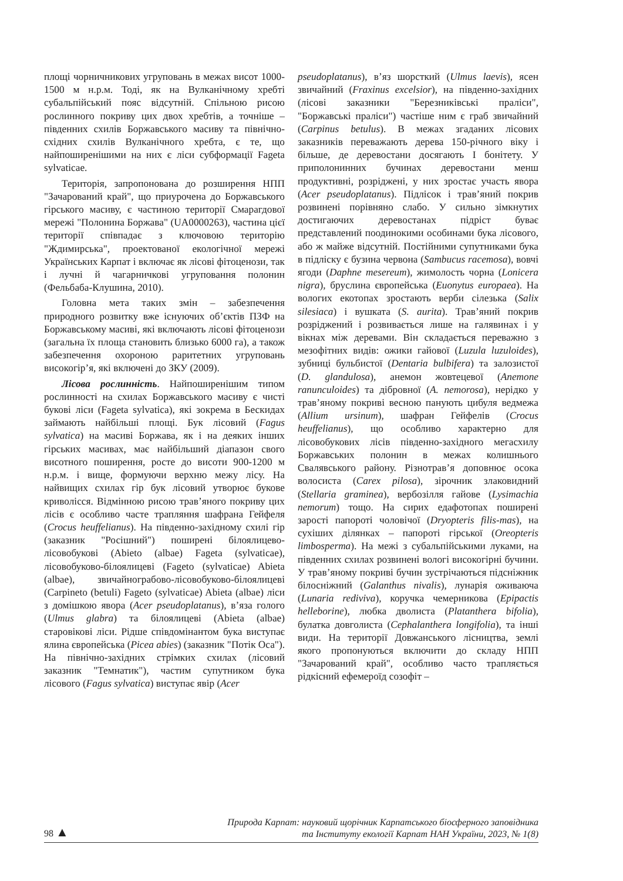площі чорничникових угруповань в межах висот 1000-1500 м н.р.м. Тоді, як на Вулканічному хребті субальпійський пояс відсутній. Спільною рисою рослинного покриву цих двох хребтів, а точніше – південних схилів Боржавського масиву та північно-східних схилів Вулканічного хребта, є те, що найпоширенішими на них є ліси субформації Fageta sylvaticae.
Територія, запропонована до розширення НПП "Зачарований край", що приурочена до Боржавського гірського масиву, є частиною території Смарагдової мережі "Полонина Боржава" (UA0000263), частина цієї території співпадає з ключовою територію "Ждимирська", проектованої екологічної мережі Українських Карпат і включає як лісові фітоценози, так і лучні й чагарничкові угруповання полонин (Фельбаба-Клушина, 2010).
Головна мета таких змін – забезпечення природного розвитку вже існуючих об’єктів ПЗФ на Боржавському масиві, які включають лісові фітоценози (загальна їх площа становить близько 6000 га), а також забезпечення охороною раритетних угруповань високогір’я, які включені до ЗКУ (2009).
Лісова рослинність. Найпоширенішим типом рослинності на схилах Боржавського масиву є чисті букові ліси (Fageta sylvatica), які зокрема в Бескидах займають найбільші площі. Бук лісовий (Fagus sylvatica) на масиві Боржава, як і на деяких інших гірських масивах, має найбільший діапазон свого висотного поширення, росте до висоти 900-1200 м н.р.м. і вище, формуючи верхню межу лісу. На найвищих схилах гір бук лісовий утворює букове криволісся. Відмінною рисою трав’яного покриву цих лісів є особливо часте трапляння шафрана Гейфеля (Crocus heuffelianus). На південно-західному схилі гір (заказник "Росішний") поширені білоялицево-лісовобукові (Abieto (albae) Fageta (sylvaticae), лісовобуково-білоялицеві (Fageto (sylvaticae) Abieta (albae), звичайнограбово-лісовобуково-білоялицеві (Carpineto (betuli) Fageto (sylvaticae) Abieta (albae) ліси з домішкою явора (Acer pseudoplatanus), в’яза голого (Ulmus glabra) та білоялицеві (Abieta (albae) старовікові ліси. Рідше співдомінантом бука виступає ялина європейська (Picea abies) (заказник "Потік Оса"). На північно-західних стрімких схилах (лісовий заказник "Темнатик"), частим супутником бука лісового (Fagus sylvatica) виступає явір (Acer
pseudoplatanus), в’яз шорсткий (Ulmus laevis), ясен звичайний (Fraxinus excelsior), на південно-західних (лісові заказники "Березниківські праліси", "Боржавські праліси") частіше ним є граб звичайний (Carpinus betulus). В межах згаданих лісових заказників переважають дерева 150-річного віку і більше, де деревостани досягають I бонітету. У приполонинних бучинах деревостани менш продуктивні, розріджені, у них зростає участь явора (Acer pseudoplatanus). Підлісок і трав’яний покрив розвинені порівняно слабо. У сильно зімкнутих достигаючих деревостанах підріст буває представлений поодинокими особинами бука лісового, або ж майже відсутній. Постійними супутниками бука в підліску є бузина червона (Sambucus racemosa), вовчі ягоди (Daphne mesereum), жимолость чорна (Lonicera nigra), бруслина європейська (Euonytus europaea). На вологих екотопах зростають верби сілезька (Salix silesiaca) і вушката (S. aurita). Трав’яний покрив розріджений і розвивається лише на галявинах і у вікнах між деревами. Він складається переважно з мезофітних видів: ожики гайової (Luzula luzuloides), зубниці бульбистої (Dentaria bulbifera) та залозистої (D. glandulosa), анемон жовтецевої (Anemone ranunculoides) та дібровної (A. nemorosa), нерідко у трав’яному покриві весною панують цибуля ведмежа (Allium ursinum), шафран Гейфелів (Crocus heuffelianus), що особливо характерно для лісовобукових лісів південно-західного мегасхилу Боржавських полонин в межах колишнього Свалявського району. Різнотрав’я доповнює осока волосиста (Carex pilosa), зірочник злаковидний (Stellaria graminea), вербозілля гайове (Lysimachia nemorum) тощо. На сирих едафотопах поширені зарості папороті чоловічої (Dryopteris filis-mas), на сухіших ділянках – папороті гірської (Oreopteris limbosperma). На межі з субальпійськими луками, на південних схилах розвинені вологі високогірні бучини. У трав’яному покриві бучин зустрічаються підсніжник білосніжний (Galanthus nivalis), лунарія оживаюча (Lunaria rediviva), коручка чемерникова (Epipactis helleborine), любка дволиста (Platanthera bifolia), булатка довголиста (Cephalanthera longifolia), та інші види. На території Довжанського лісництва, землі якого пропонуються включити до складу НПП "Зачарований край", особливо часто трапляється рідкісний ефемероїд созофіт –
98 ▲
Природа Карпат: науковий щорічник Карпатського біосферного заповідника
та Інституту екології Карпат НАН України, 2023, № 1(8)